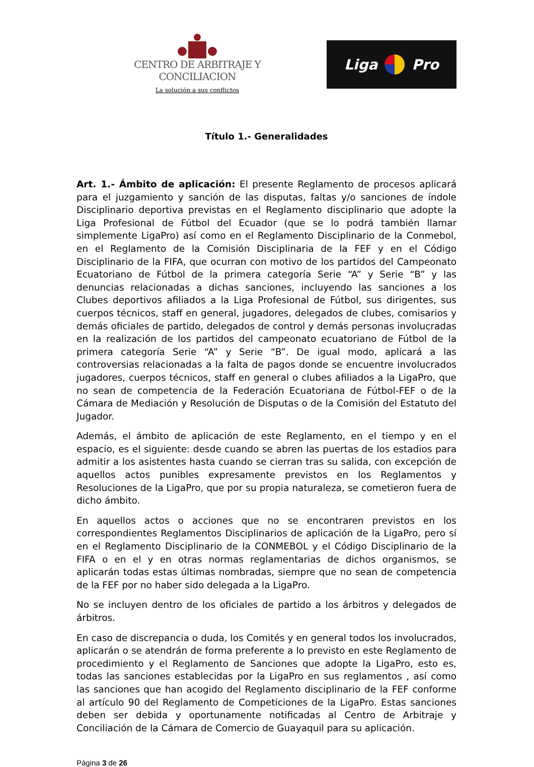CENTRO DE ARBITRAJE Y CONCILIACION
La solución a sus conflictos
Liga Pro
Título 1.- Generalidades
Art. 1.- Ámbito de aplicación: El presente Reglamento de procesos aplicará para el juzgamiento y sanción de las disputas, faltas y/o sanciones de índole Disciplinario deportiva previstas en el Reglamento disciplinario que adopte la Liga Profesional de Fútbol del Ecuador (que se lo podrá también llamar simplemente LigaPro) así como en el Reglamento Disciplinario de la Conmebol, en el Reglamento de la Comisión Disciplinaria de la FEF y en el Código Disciplinario de la FIFA, que ocurran con motivo de los partidos del Campeonato Ecuatoriano de Fútbol de la primera categoría Serie “A” y Serie “B” y las denuncias relacionadas a dichas sanciones, incluyendo las sanciones a los Clubes deportivos afiliados a la Liga Profesional de Fútbol, sus dirigentes, sus cuerpos técnicos, staff en general, jugadores, delegados de clubes, comisarios y demás oficiales de partido, delegados de control y demás personas involucradas en la realización de los partidos del campeonato ecuatoriano de Fútbol de la primera categoría Serie “A” y Serie “B”. De igual modo, aplicará a las controversias relacionadas a la falta de pagos donde se encuentre involucrados jugadores, cuerpos técnicos, staff en general o clubes afiliados a la LigaPro, que no sean de competencia de la Federación Ecuatoriana de Fútbol-FEF o de la Cámara de Mediación y Resolución de Disputas o de la Comisión del Estatuto del Jugador.
Además, el ámbito de aplicación de este Reglamento, en el tiempo y en el espacio, es el siguiente: desde cuando se abren las puertas de los estadios para admitir a los asistentes hasta cuando se cierran tras su salida, con excepción de aquellos actos punibles expresamente previstos en los Reglamentos y Resoluciones de la LigaPro, que por su propia naturaleza, se cometieron fuera de dicho ámbito.
En aquellos actos o acciones que no se encontraren previstos en los correspondientes Reglamentos Disciplinarios de aplicación de la LigaPro, pero sí en el Reglamento Disciplinario de la CONMEBOL y el Código Disciplinario de la FIFA o en el y en otras normas reglamentarias de dichos organismos, se aplicarán todas estas últimas nombradas, siempre que no sean de competencia de la FEF por no haber sido delegada a la LigaPro.
No se incluyen dentro de los oficiales de partido a los árbitros y delegados de árbitros.
En caso de discrepancia o duda, los Comités y en general todos los involucrados, aplicarán o se atendrán de forma preferente a lo previsto en este Reglamento de procedimiento y el Reglamento de Sanciones que adopte la LigaPro, esto es, todas las sanciones establecidas por la LigaPro en sus reglamentos , así como las sanciones que han acogido del Reglamento disciplinario de la FEF conforme al artículo 90 del Reglamento de Competiciones de la LigaPro. Estas sanciones deben ser debida y oportunamente notificadas al Centro de Arbitraje y Conciliación de la Cámara de Comercio de Guayaquil para su aplicación.
Página 3 de 26